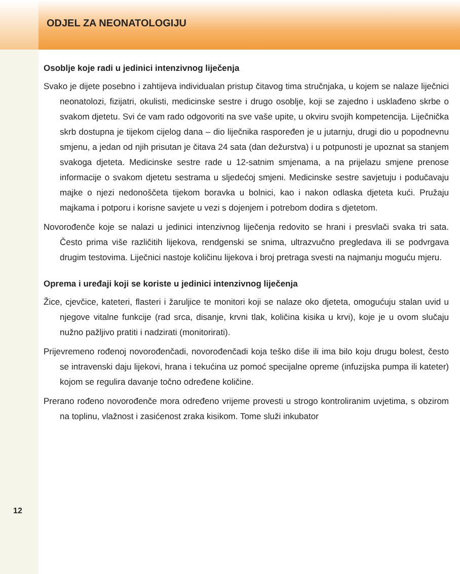ODJEL ZA NEONATOLOGIJU
Osoblje koje radi u jedinici intenzivnog liječenja
Svako je dijete posebno i zahtijeva individualan pristup čitavog tima stručnjaka, u kojem se nalaze liječnici neonatolozi, fizijatri, okulisti, medicinske sestre i drugo osoblje, koji se zajedno i usklađeno skrbe o svakom djetetu. Svi će vam rado odgovoriti na sve vaše upite, u okviru svojih kompetencija. Liječnička skrb dostupna je tijekom cijelog dana – dio liječnika raspoređen je u jutarnju, drugi dio u popodnevnu smjenu, a jedan od njih prisutan je čitava 24 sata (dan dežurstva) i u potpunosti je upoznat sa stanjem svakoga djeteta. Medicinske sestre rade u 12-satnim smjenama, a na prijelazu smjene prenose informacije o svakom djetetu sestrama u sljedećoj smjeni. Medicinske sestre savjetuju i podučavaju majke o njezi nedonoščeta tijekom boravka u bolnici, kao i nakon odlaska djeteta kući. Pružaju majkama i potporu i korisne savjete u vezi s dojenjem i potrebom dodira s djetetom.
Novorođenče koje se nalazi u jedinici intenzivnog liječenja redovito se hrani i presvlači svaka tri sata. Često prima više različitih lijekova, rendgenski se snima, ultrazvučno pregledava ili se podvrgava drugim testovima. Liječnici nastoje količinu lijekova i broj pretraga svesti na najmanju moguću mjeru.
Oprema i uređaji koji se koriste u jedinici intenzivnog liječenja
Žice, cjevčice, kateteri, flasteri i žaruljice te monitori koji se nalaze oko djeteta, omogućuju stalan uvid u njegove vitalne funkcije (rad srca, disanje, krvni tlak, količina kisika u krvi), koje je u ovom slučaju nužno pažljivo pratiti i nadzirati (monitorirati).
Prijevremeno rođenoj novorođenčadi, novorođenčadi koja teško diše ili ima bilo koju drugu bolest, često se intravenski daju lijekovi, hrana i tekućina uz pomoć specijalne opreme (infuzijska pumpa ili kateter) kojom se regulira davanje točno određene količine.
Prerano rođeno novorođenče mora određeno vrijeme provesti u strogo kontroliranim uvjetima, s obzirom na toplinu, vlažnost i zasićenost zraka kisikom. Tome služi inkubator
12